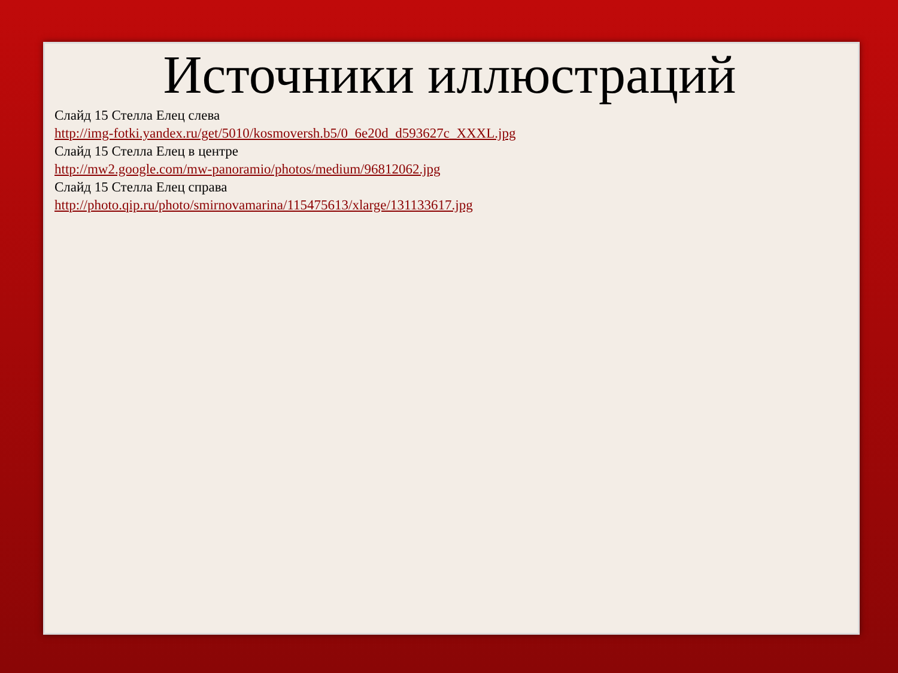Источники иллюстраций
Слайд 15 Стелла Елец слева
http://img-fotki.yandex.ru/get/5010/kosmoversh.b5/0_6e20d_d593627c_XXXL.jpg
Слайд 15 Стелла Елец в центре
http://mw2.google.com/mw-panoramio/photos/medium/96812062.jpg
Слайд 15 Стелла Елец справа
http://photo.qip.ru/photo/smirnovamarina/115475613/xlarge/131133617.jpg